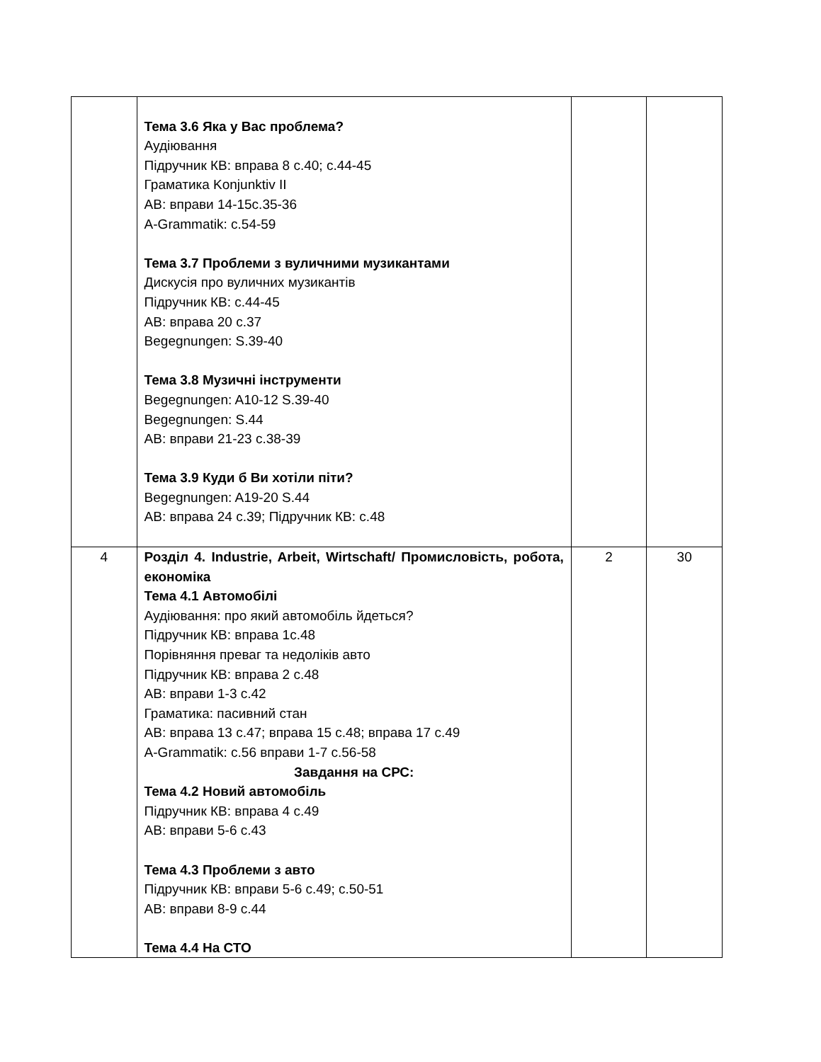| | Тема 3.6 Яка у Вас проблема? Аудіювання Підручник КВ: вправа 8 с.40; с.44-45 Граматика Konjunktiv II АВ: вправи 14-15с.35-36 A-Grammatik: c.54-59 Тема 3.7 Проблеми з вуличними музикантами Дискусія про вуличних музикантів Підручник КВ: с.44-45 АВ: вправа 20 с.37 Begegnungen: S.39-40 Тема 3.8 Музичні інструменти Begegnungen: A10-12 S.39-40 Begegnungen: S.44 АВ: вправи 21-23 с.38-39 Тема 3.9 Куди б Ви хотіли піти? Begegnungen: A19-20 S.44 АВ: вправа 24 с.39; Підручник КВ: с.48 | | |
| 4 | Розділ 4. Industrie, Arbeit, Wirtschaft/ Промисловість, робота, економіка Тема 4.1 Автомобілі Аудіювання: про який автомобіль йдеться? Підручник КВ: вправа 1с.48 Порівняння преваг та недоліків авто Підручник КВ: вправа 2 с.48 АВ: вправи 1-3 с.42 Граматика: пасивний стан АВ: вправа 13 с.47; вправа 15 с.48; вправа 17 с.49 A-Grammatik: c.56 вправи 1-7 с.56-58 Завдання на СРС: Тема 4.2 Новий автомобіль Підручник КВ: вправа 4 с.49 АВ: вправи 5-6 с.43 Тема 4.3 Проблеми з авто Підручник КВ: вправи 5-6 с.49; с.50-51 АВ: вправи 8-9 с.44 Тема 4.4 На СТО | 2 | 30 |